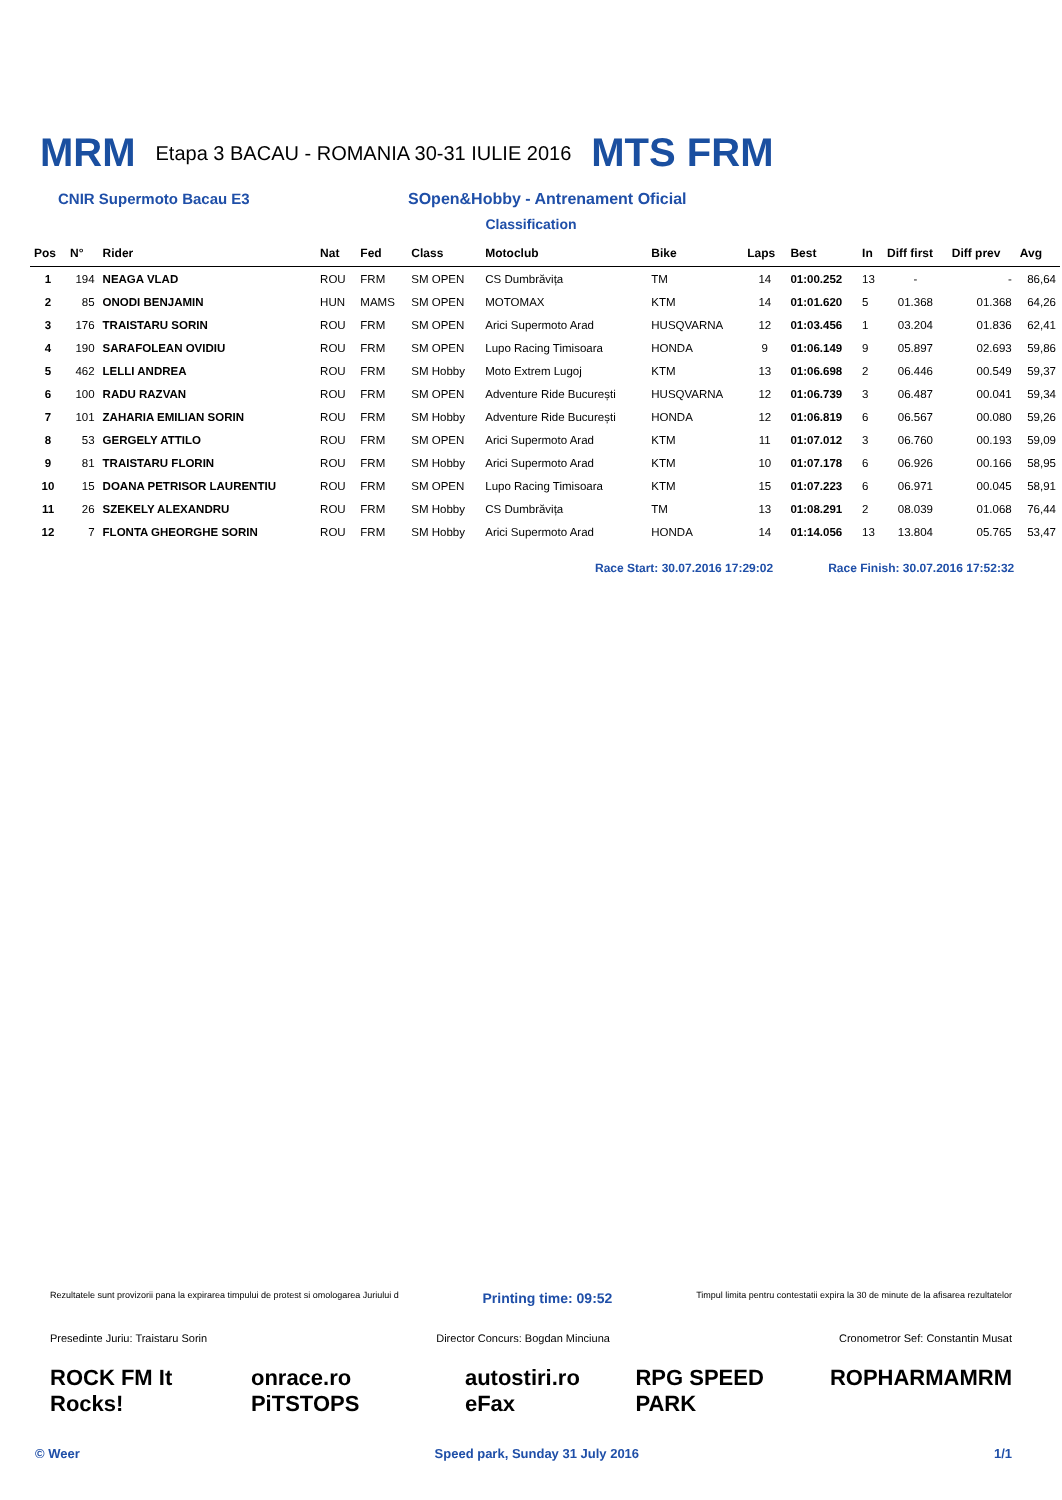MRM Etapa 3 BACAU - ROMANIA 30-31 IULIE 2016 MTS FRM
CNIR Supermoto Bacau E3 SOpen&Hobby - Antrenament Oficial
Classification
| Pos | N° | Rider | Nat | Fed | Class | Motoclub | Bike | Laps | Best | In | Diff first | Diff prev | Avg |
| --- | --- | --- | --- | --- | --- | --- | --- | --- | --- | --- | --- | --- | --- |
| 1 | 194 | NEAGA VLAD | ROU | FRM | SM OPEN | CS Dumbrăvița | TM | 14 | 01:00.252 | 13 | - | - | 86,64 |
| 2 | 85 | ONODI BENJAMIN | HUN | MAMS | SM OPEN | MOTOMAX | KTM | 14 | 01:01.620 | 5 | 01.368 | 01.368 | 64,26 |
| 3 | 176 | TRAISTARU SORIN | ROU | FRM | SM OPEN | Arici Supermoto Arad | HUSQVARNA | 12 | 01:03.456 | 1 | 03.204 | 01.836 | 62,41 |
| 4 | 190 | SARAFOLEAN OVIDIU | ROU | FRM | SM OPEN | Lupo Racing Timisoara | HONDA | 9 | 01:06.149 | 9 | 05.897 | 02.693 | 59,86 |
| 5 | 462 | LELLI ANDREA | ROU | FRM | SM Hobby | Moto Extrem Lugoj | KTM | 13 | 01:06.698 | 2 | 06.446 | 00.549 | 59,37 |
| 6 | 100 | RADU RAZVAN | ROU | FRM | SM OPEN | Adventure Ride București | HUSQVARNA | 12 | 01:06.739 | 3 | 06.487 | 00.041 | 59,34 |
| 7 | 101 | ZAHARIA EMILIAN SORIN | ROU | FRM | SM Hobby | Adventure Ride București | HONDA | 12 | 01:06.819 | 6 | 06.567 | 00.080 | 59,26 |
| 8 | 53 | GERGELY ATTILO | ROU | FRM | SM OPEN | Arici Supermoto Arad | KTM | 11 | 01:07.012 | 3 | 06.760 | 00.193 | 59,09 |
| 9 | 81 | TRAISTARU FLORIN | ROU | FRM | SM Hobby | Arici Supermoto Arad | KTM | 10 | 01:07.178 | 6 | 06.926 | 00.166 | 58,95 |
| 10 | 15 | DOANA PETRISOR LAURENTIU | ROU | FRM | SM OPEN | Lupo Racing Timisoara | KTM | 15 | 01:07.223 | 6 | 06.971 | 00.045 | 58,91 |
| 11 | 26 | SZEKELY ALEXANDRU | ROU | FRM | SM Hobby | CS Dumbrăvița | TM | 13 | 01:08.291 | 2 | 08.039 | 01.068 | 76,44 |
| 12 | 7 | FLONTA GHEORGHE SORIN | ROU | FRM | SM Hobby | Arici Supermoto Arad | HONDA | 14 | 01:14.056 | 13 | 13.804 | 05.765 | 53,47 |
Race Start: 30.07.2016 17:29:02 Race Finish: 30.07.2016 17:52:32
Rezultatele sunt provizorii pana la expirarea timpului de protest si omologarea Juriului d Printing time: 09:52 Timpul limita pentru contestatii expira la 30 de minute de la afisarea rezultatelor
Presedinte Juriu: Traistaru Sorin Director Concurs: Bogdan Minciuna Cronometror Sef: Constantin Musat
ROCK FM It Rocks! onrace.ro PiTSTOPS autostiri.ro eFax RPG SPEED PARK ROPHARMA MRM
© Weer Speed park, Sunday 31 July 2016 1/1